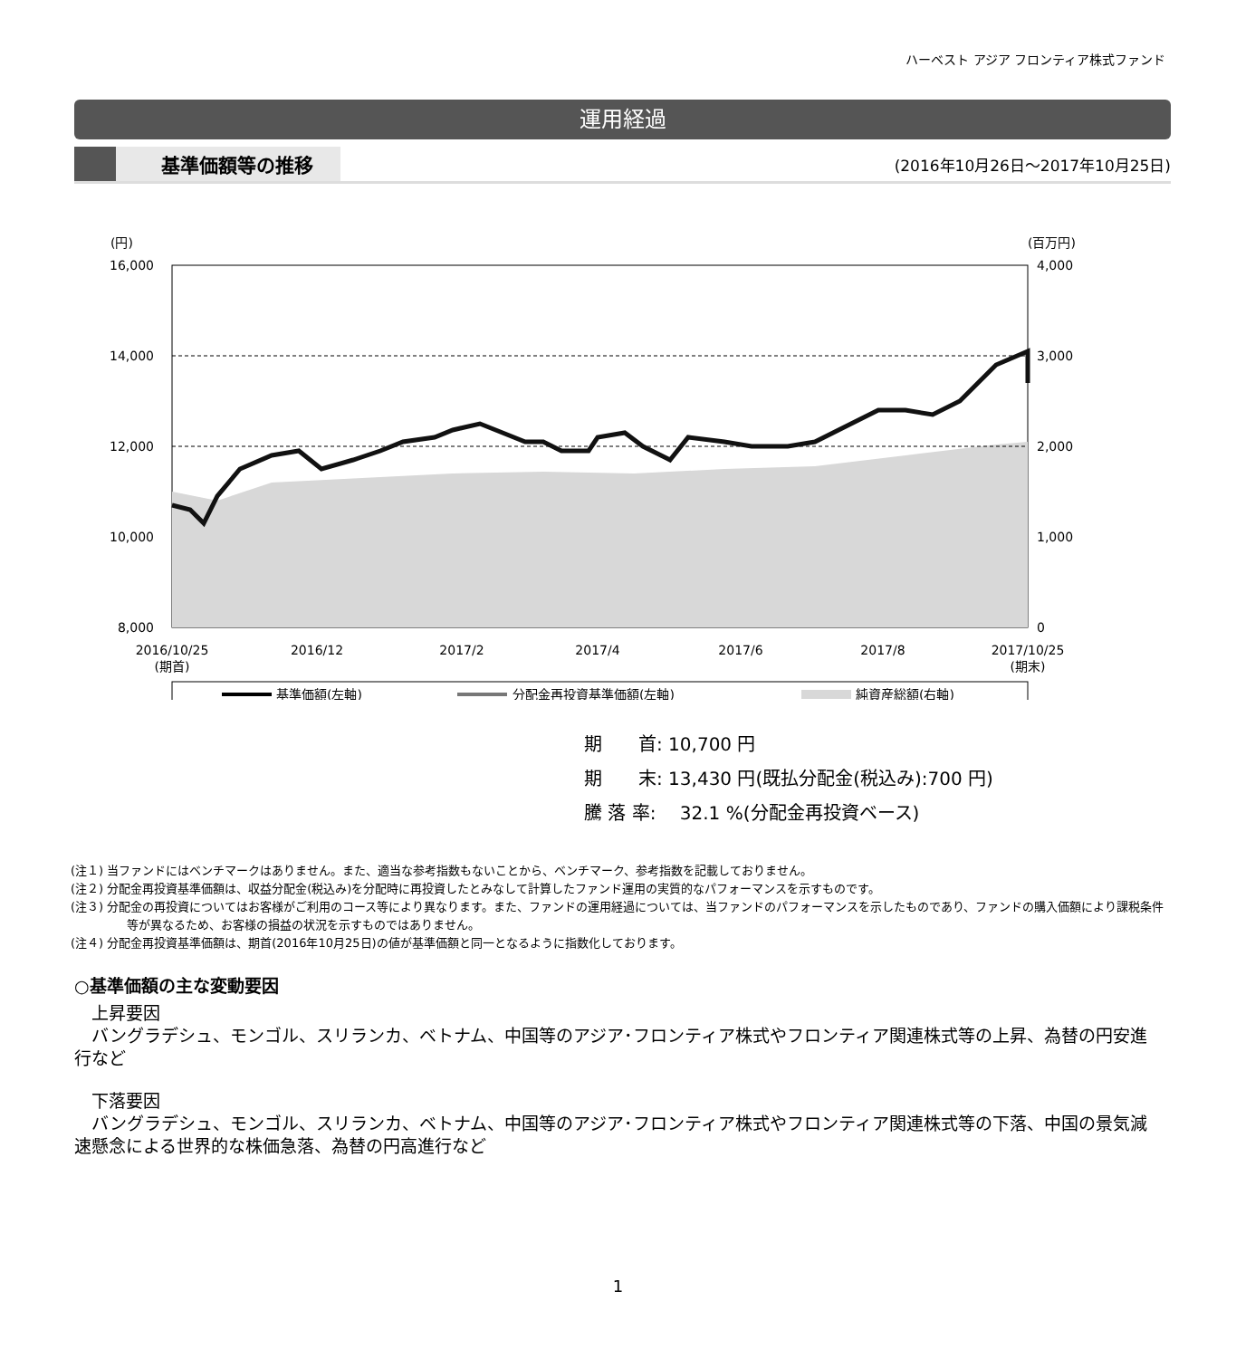ハーベスト アジア フロンティア株式ファンド
運用経過
基準価額等の推移
(2016年10月26日～2017年10月25日)
(円)
(百万円)
16,000
14,000
12,000
10,000
8,000
4,000
3,000
2,000
1,000
0
2016/10/25
(期首)
2016/12
2017/2
2017/4
2017/6
2017/8
2017/10/25
(期末)
基準価額(左軸)
分配金再投資基準価額(左軸)
純資産総額(右軸)
期　　首: 10,700 円
期　　末: 13,430 円(既払分配金(税込み):700 円)
騰 落 率: 　32.1 %(分配金再投資ベース)
(注１) 当ファンドにはベンチマークはありません。また、適当な参考指数もないことから、ベンチマーク、参考指数を記載しておりません。
(注２) 分配金再投資基準価額は、収益分配金(税込み)を分配時に再投資したとみなして計算したファンド運用の実質的なパフォーマンスを示すものです。
(注３) 分配金の再投資についてはお客様がご利用のコース等により異なります。また、ファンドの運用経過については、当ファンドのパフォーマンスを示したものであり、ファンドの購入価額により課税条件等が異なるため、お客様の損益の状況を示すものではありません。
(注４) 分配金再投資基準価額は、期首(2016年10月25日)の値が基準価額と同一となるように指数化しております。
○基準価額の主な変動要因
　上昇要因
　バングラデシュ、モンゴル、スリランカ、ベトナム、中国等のアジア･フロンティア株式やフロンティア関連株式等の上昇、為替の円安進行など
　下落要因
　バングラデシュ、モンゴル、スリランカ、ベトナム、中国等のアジア･フロンティア株式やフロンティア関連株式等の下落、中国の景気減速懸念による世界的な株価急落、為替の円高進行など
1